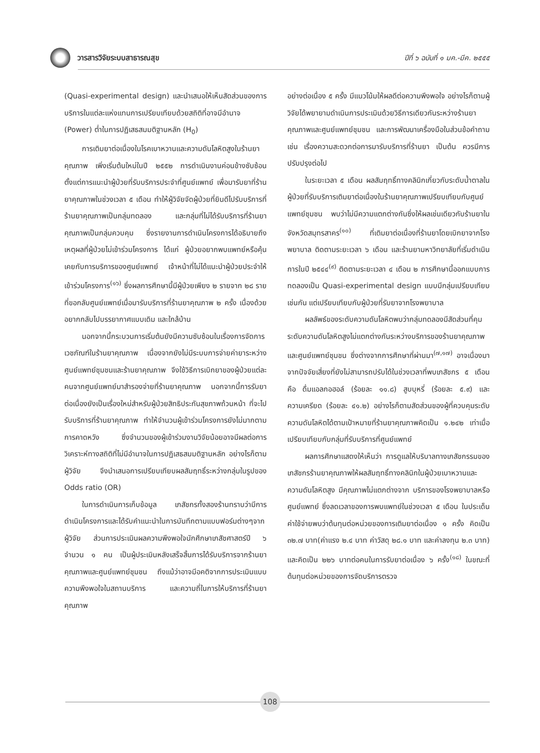วารสารวิจัยระบบสาธารณสุข
ปีที่ ๖ ฉบับที่ ๑ มค.-มีค. ๒๕๕๕
(Quasi-experimental design) และนำเสนอให้เห็นสัดส่วนของการบริการในแต่ละแห่งแทนการเปรียบเทียบด้วยสถิติที่อาจมีอำนาจ (Power) ต่ำในการปฏิเสธสมมติฐานหลัก (H<sub>0</sub>)
การเติมยาต่อเนื่องในโรคเบาหวานและความดันโลหิตสูงในร้านยาคุณภาพ เพิ่งเริ่มต้นใหม่ในปี ๒๕๕๒ การดำเนินงานค่อนข้างซับซ้อนตั้งแต่การแนะนำผู้ป่วยที่รับบริการประจำที่ศูนย์แพทย์ เพื่อมารับยาที่ร้านยาคุณภาพในช่วงเวลา ๕ เดือน ทำให้ผู้วิจัยจัดผู้ป่วยที่ยินดีไปรับบริการที่ร้านยาคุณภาพเป็นกลุ่มทดลอง และกลุ่มที่ไม่ได้รับบริการที่ร้านยาคุณภาพเป็นกลุ่มควบคุม ซึ่งรายงานการดำเนินโครงการได้อธิบายถึงเหตุผลที่ผู้ป่วยไม่เข้าร่วมโครงการ ได้แก่ ผู้ป่วยอยากพบแพทย์หรือคุ้นเคยกับการบริการของศูนย์แพทย์ เจ้าหน้าที่ไม่ได้แนะนำผู้ป่วยประจำให้เข้าร่วมโครงการ<sup>(๑๖)</sup> ซึ่งผลการศึกษานี้มีผู้ป่วยเพียง ๒ รายจาก ๒๘ รายที่ขอกลับศูนย์แพทย์เมื่อมารับบริการที่ร้านยาคุณภาพ ๒ ครั้ง เนื่องด้วยอยากกลับไปบรรยากาศแบบเดิม และใกล้บ้าน
นอกจากนี้กระบวนการเริ่มต้นยังมีความซับซ้อนในเรื่องการจัดการเวชภัณฑ์ในร้านยาคุณภาพ เนื่องจากยังไม่มีระบบการจ่ายค่ายาระหว่างศูนย์แพทย์ชุมชนและร้านยาคุณภาพ จึงใช้วิธีการเบิกยาของผู้ป่วยแต่ละคนจากศูนย์แพทย์มาสำรองจ่ายที่ร้านยาคุณภาพ นอกจากนี้การรับยาต่อเนื่องยังเป็นเรื่องใหม่สำหรับผู้ป่วยสิทธิประกันสุขภาพถ้วนหน้า ที่จะไปรับบริการที่ร้านยาคุณภาพ ทำให้จำนวนผู้เข้าร่วมโครงการยังไม่มากตามการคาดหวัง ซึ่งจำนวนของผู้เข้าร่วมงานวิจัยน้อยอาจมีผลต่อการวิเคราะห์ทางสถิติที่ไม่มีอำนาจในการปฏิเสธสมมติฐานหลัก อย่างไรก็ตามผู้วิจัย จึงนำเสนอการเปรียบเทียบผลสัมฤทธิ์ระหว่างกลุ่มในรูปของ Odds ratio (OR)
ในการดำเนินการเก็บข้อมูล เภสัชกรทั้งสองร้านทราบว่ามีการดำเนินโครงการและได้รับคำแนะนำในการบันทึกตามแบบฟอร์มต่างๆจากผู้วิจัย ส่วนการประเมินผลความพึงพอใจนักศึกษาเภสัชศาสตร์ปี ๖ จำนวน ๑ คน เป็นผู้ประเมินหลังเสร็จสิ้นการได้รับบริการจากร้านยาคุณภาพและศูนย์แพทย์ชุมชน ถึงแม้ว่าอาจมีอคติจากการประเมินแบบความพึงพอใจในสถานบริการ และความถี่ในการให้บริการที่ร้านยาคุณภาพ
อย่างต่อเนื่อง ๕ ครั้ง มีแนวโน้มให้ผลดีต่อความพึงพอใจ อย่างไรก็ตามผู้วิจัยได้พยายามดำเนินการประเมินด้วยวิธีการเดียวกันระหว่างร้านยาคุณภาพและศูนย์แพทย์ชุมชน และการพัฒนาเครื่องมือในส่วนข้อคำถาม เช่น เรื่องความสะดวกต่อการมารับบริการที่ร้านยา เป็นต้น ควรมีการปรับปรุงต่อไป
ในระยะเวลา ๕ เดือน ผลสัมฤทธิ์ทางคลินิกเกี่ยวกับระดับน้ำตาลในผู้ป่วยที่รับบริการเติมยาต่อเนื่องในร้านยาคุณภาพเปรียบเทียบกับศูนย์แพทย์ชุมชน พบว่าไม่มีความแตกต่างกันซึ่งให้ผลเช่นเดียวกับร้านยาในจังหวัดสมุทรสาคร<sup>(๑๐)</sup> ที่เติมยาต่อเนื่องที่ร้านยาโดยเบิกยาจากโรงพยาบาล ติดตามระยะเวลา ๖ เดือน และร้านยามหาวิทยาลัยที่เริ่มดำเนินการในปี ๒๕๔๔<sup>(๙)</sup> ติดตามระยะเวลา ๔ เดือน ๒ การศึกษานี้ออกแบบการทดลองเป็น Quasi-experimental design แบบมีกลุ่มเปรียบเทียบเช่นกัน แต่เปรียบเทียบกับผู้ป่วยที่รับยาจากโรงพยาบาล
ผลลัพธ์ของระดับความดันโลหิตพบว่ากลุ่มทดลองมีสัดส่วนที่คุมระดับความดันโลหิตสูงไม่แตกต่างกันระหว่างบริการของร้านยาคุณภาพและศูนย์แพทย์ชุมชน ซึ่งต่างจากการศึกษาที่ผ่านมา<sup>(๗,๑๗)</sup> อาจเนื่องมาจากปัจจัยเสี่ยงที่ยังไม่สามารถปรับได้ในช่วงเวลาที่พบเภสัชกร ๕ เดือน คือ ดื่มแอลกอฮอล์ (ร้อยละ ๑๑.๘) สูบบุหรี่ (ร้อยละ ๕.๙) และความเครียด (ร้อยละ ๔๑.๒) อย่างไรก็ตามสัดส่วนของผู้ที่ควบคุมระดับความดันโลหิตได้ตามเป้าหมายที่ร้านยาคุณภาพคิดเป็น ๑.๒๔๒ เท่าเมื่อเปรียบเทียบกับกลุ่มที่รับบริการที่ศูนย์แพทย์
ผลการศึกษาแสดงให้เห็นว่า การดูแลให้บริบาลทางเภสัชกรรมของเภสัชกรร้านยาคุณภาพให้ผลสัมฤทธิ์ทางคลินิกในผู้ป่วยเบาหวานและความดันโลหิตสูง มีคุณภาพไม่แตกต่างจาก บริการของโรงพยาบาลหรือศูนย์แพทย์ ซึ่งลดเวลาของการพบแพทย์ในช่วงเวลา ๕ เดือน ในประเด็นค่าใช้จ่ายพบว่าต้นทุนต่อหน่วยของการเติมยาต่อเนื่อง ๑ ครั้ง คิดเป็น ๓๒.๗ บาท(ค่าแรง ๒.๔ บาท ค่าวัสดุ ๒๘.๑ บาท และค่าลงทุน ๒.๓ บาท) และคิดเป็น ๒๒๖ บาทต่อคนในการรับยาต่อเนื่อง ๖ ครั้ง<sup>(๑๘)</sup> ในขณะที่ต้นทุนต่อหน่วยของการจัดบริการตรวจ
108